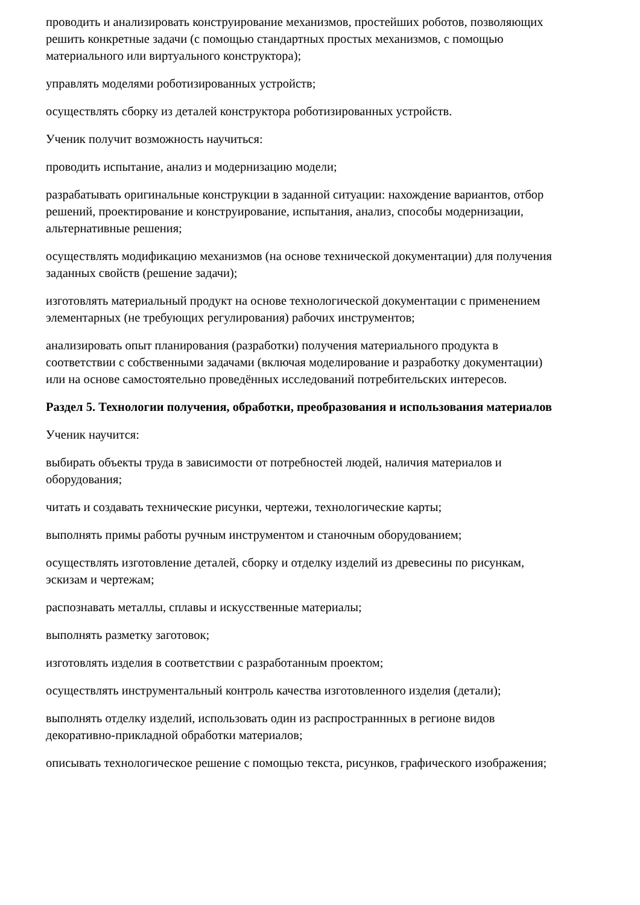проводить и анализировать конструирование механизмов, простейших роботов, позволяющих решить конкретные задачи (с помощью стандартных простых механизмов, с помощью материального или виртуального конструктора);
управлять моделями роботизированных устройств;
осуществлять сборку из деталей конструктора роботизированных устройств.
Ученик получит возможность научиться:
проводить испытание, анализ и модернизацию модели;
разрабатывать оригинальные конструкции в заданной ситуации: нахождение вариантов, отбор решений, проектирование и конструирование, испытания, анализ, способы модернизации, альтернативные решения;
осуществлять модификацию механизмов (на основе технической документации) для получения заданных свойств (решение задачи);
изготовлять материальный продукт на основе технологической документации с применением элементарных (не требующих регулирования) рабочих инструментов;
анализировать опыт планирования (разработки) получения материального продукта в соответствии с собственными задачами (включая моделирование и разработку документации) или на основе самостоятельно проведённых исследований потребительских интересов.
Раздел 5. Технологии получения, обработки, преобразования и использования материалов
Ученик научится:
выбирать объекты труда в зависимости от потребностей людей, наличия материалов и оборудования;
читать и создавать технические рисунки, чертежи, технологические карты;
выполнять примы работы ручным инструментом и станочным оборудованием;
осуществлять изготовление деталей, сборку и отделку изделий из древесины по рисункам, эскизам и чертежам;
распознавать металлы, сплавы и искусственные материалы;
выполнять разметку заготовок;
изготовлять изделия в соответствии с разработанным проектом;
осуществлять инструментальный контроль качества изготовленного изделия (детали);
выполнять отделку изделий, использовать один из распространнных в регионе видов декоративно-прикладной обработки материалов;
описывать технологическое решение с помощью текста, рисунков, графического изображения;